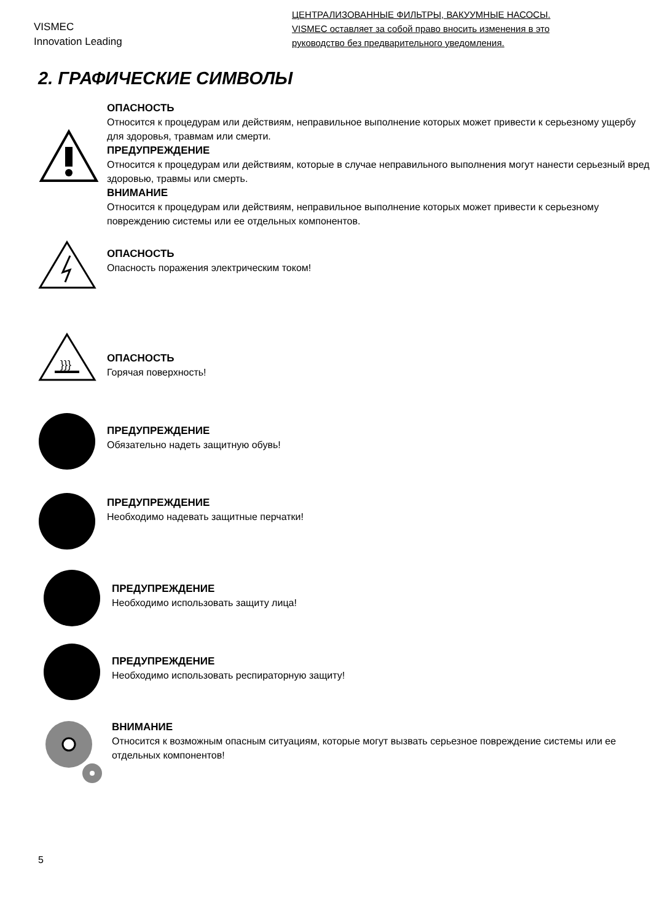VISMEC
Innovation Leading
ЦЕНТРАЛИЗОВАННЫЕ ФИЛЬТРЫ, ВАКУУМНЫЕ НАСОСЫ.
VISMEC оставляет за собой право вносить изменения в это
руководство без предварительного уведомления.
2. ГРАФИЧЕСКИЕ СИМВОЛЫ
ОПАСНОСТЬ
Относится к процедурам или действиям, неправильное выполнение которых может привести к серьезному ущербу для здоровья, травмам или смерти.
ПРЕДУПРЕЖДЕНИЕ
Относится к процедурам или действиям, которые в случае неправильного выполнения могут нанести серьезный вред здоровью, травмы или смерть.
ВНИМАНИЕ
Относится к процедурам или действиям, неправильное выполнение которых может привести к серьезному повреждению системы или ее отдельных компонентов.
ОПАСНОСТЬ
Опасность поражения электрическим током!
}}}
ОПАСНОСТЬ
Горячая поверхность!
ПРЕДУПРЕЖДЕНИЕ
Обязательно надеть защитную обувь!
ПРЕДУПРЕЖДЕНИЕ
Необходимо надевать защитные перчатки!
ПРЕДУПРЕЖДЕНИЕ
Необходимо использовать защиту лица!
ПРЕДУПРЕЖДЕНИЕ
Необходимо использовать респираторную защиту!
ВНИМАНИЕ
Относится к возможным опасным ситуациям, которые могут вызвать серьезное повреждение системы или ее отдельных компонентов!
5